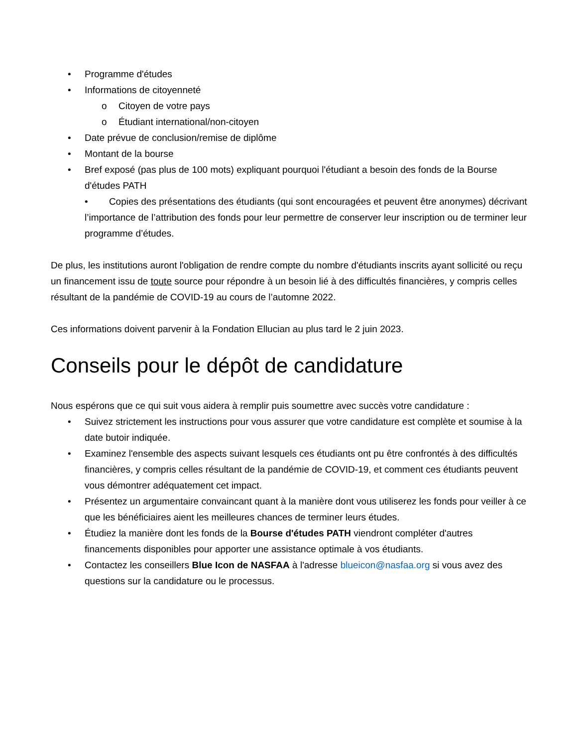• Programme d'études
• Informations de citoyenneté
o Citoyen de votre pays
o Étudiant international/non-citoyen
• Date prévue de conclusion/remise de diplôme
• Montant de la bourse
• Bref exposé (pas plus de 100 mots) expliquant pourquoi l'étudiant a besoin des fonds de la Bourse d'études PATH
• Copies des présentations des étudiants (qui sont encouragées et peuvent être anonymes) décrivant l’importance de l’attribution des fonds pour leur permettre de conserver leur inscription ou de terminer leur programme d’études.
De plus, les institutions auront l'obligation de rendre compte du nombre d'étudiants inscrits ayant sollicité ou reçu un financement issu de toute source pour répondre à un besoin lié à des difficultés financières, y compris celles résultant de la pandémie de COVID-19 au cours de l’automne 2022.
Ces informations doivent parvenir à la Fondation Ellucian au plus tard le 2 juin 2023.
Conseils pour le dépôt de candidature
Nous espérons que ce qui suit vous aidera à remplir puis soumettre avec succès votre candidature :
• Suivez strictement les instructions pour vous assurer que votre candidature est complète et soumise à la date butoir indiquée.
• Examinez l'ensemble des aspects suivant lesquels ces étudiants ont pu être confrontés à des difficultés financières, y compris celles résultant de la pandémie de COVID-19, et comment ces étudiants peuvent vous démontrer adéquatement cet impact.
• Présentez un argumentaire convaincant quant à la manière dont vous utiliserez les fonds pour veiller à ce que les bénéficiaires aient les meilleures chances de terminer leurs études.
• Étudiez la manière dont les fonds de la Bourse d'études PATH viendront compléter d'autres financements disponibles pour apporter une assistance optimale à vos étudiants.
• Contactez les conseillers Blue Icon de NASFAA à l'adresse blueicon@nasfaa.org si vous avez des questions sur la candidature ou le processus.